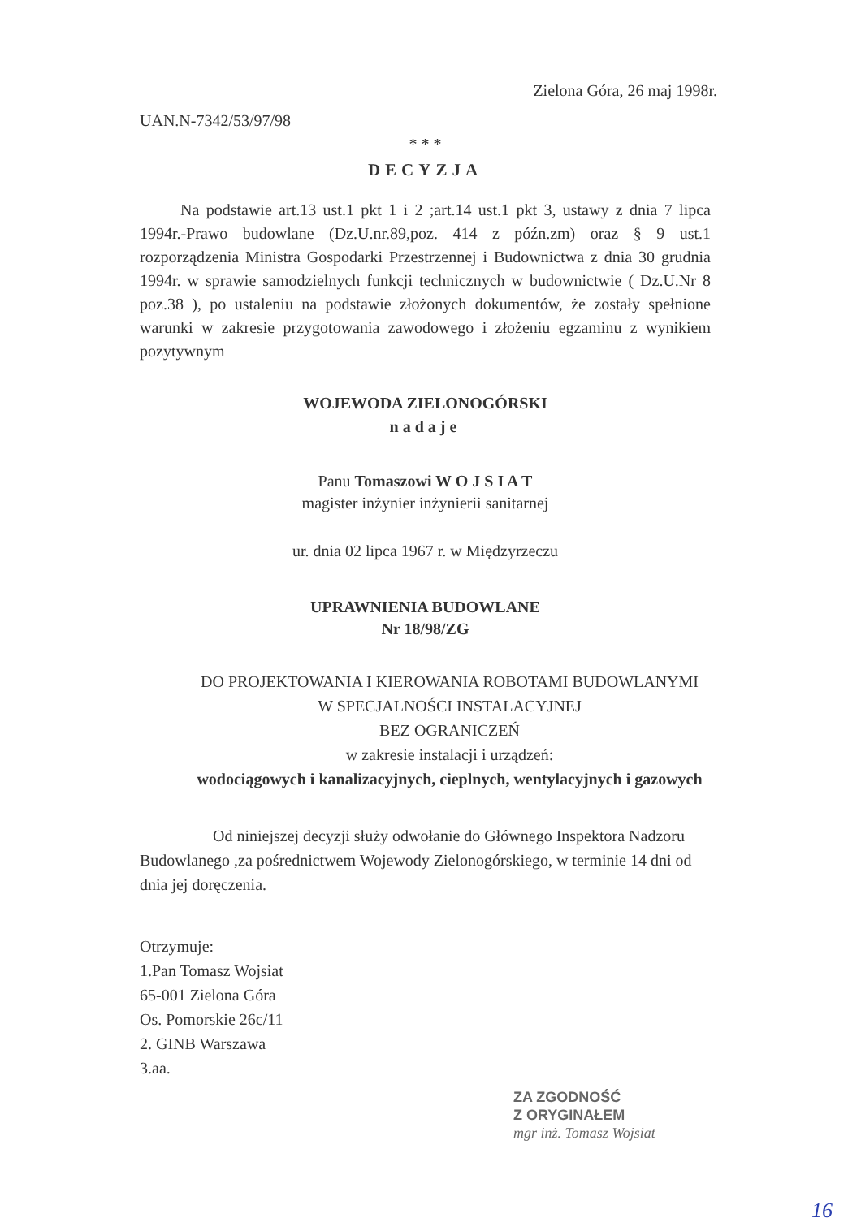Zielona Góra, 26 maj 1998r.
UAN.N-7342/53/97/98
* * *
DECYZJA
Na podstawie art.13 ust.1 pkt 1 i 2 ;art.14 ust.1 pkt 3, ustawy z dnia 7 lipca 1994r.-Prawo budowlane (Dz.U.nr.89,poz. 414 z późn.zm) oraz § 9 ust.1 rozporządzenia Ministra Gospodarki Przestrzennej i Budownictwa z dnia 30 grudnia 1994r. w sprawie samodzielnych funkcji technicznych w budownictwie ( Dz.U.Nr 8 poz.38 ), po ustaleniu na podstawie złożonych dokumentów, że zostały spełnione warunki w zakresie przygotowania zawodowego i złożeniu egzaminu z wynikiem pozytywnym
WOJEWODA ZIELONOGÓRSKI
nadaje
Panu Tomaszowi W O J S I A T
magister inżynier inżynierii sanitarnej
ur. dnia 02 lipca 1967 r. w Międzyrzeczu
UPRAWNIENIA BUDOWLANE
Nr 18/98/ZG
DO PROJEKTOWANIA I KIEROWANIA ROBOTAMI BUDOWLANYMI
W SPECJALNOŚCI INSTALACYJNEJ
BEZ OGRANICZEŃ
w zakresie instalacji i urządzeń:
wodociągowych i kanalizacyjnych, cieplnych, wentylacyjnych i gazowych
Od niniejszej decyzji służy odwołanie do Głównego Inspektora Nadzoru Budowlanego ,za pośrednictwem Wojewody Zielonogórskiego, w terminie 14 dni od dnia jej doręczenia.
Otrzymuje:
1.Pan Tomasz Wojsiat
65-001 Zielona Góra
Os. Pomorskie 26c/11
2. GINB Warszawa
3.aa.
ZA ZGODNOŚĆ
Z ORYGINAŁEM
mgr inż. Tomasz Wojsiat
16